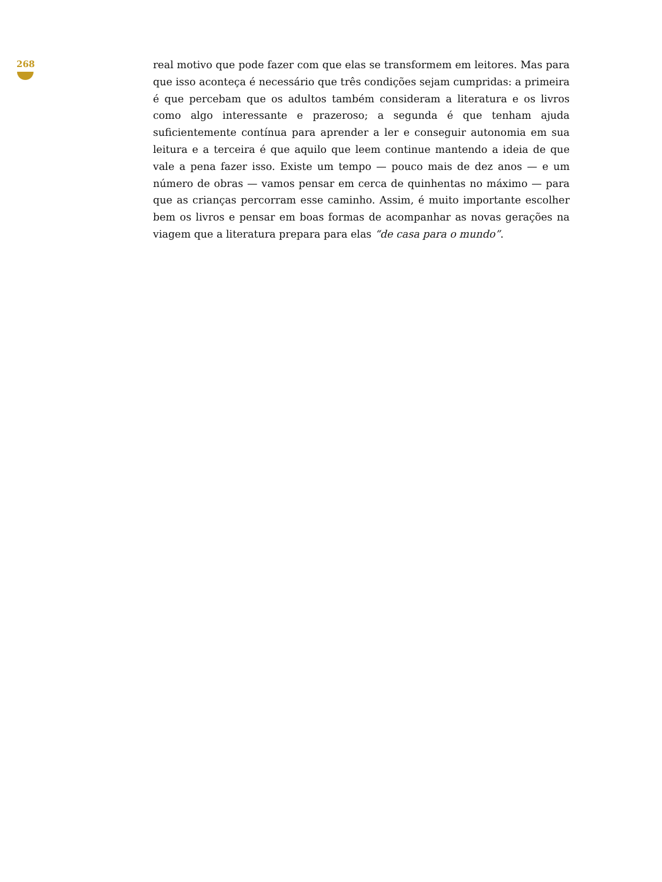268
real motivo que pode fazer com que elas se transformem em leitores. Mas para que isso aconteça é necessário que três condições sejam cumpridas: a primeira é que percebam que os adultos também consideram a literatura e os livros como algo interessante e prazeroso; a segunda é que tenham ajuda suficientemente contínua para aprender a ler e conseguir autonomia em sua leitura e a terceira é que aquilo que leem continue mantendo a ideia de que vale a pena fazer isso. Existe um tempo — pouco mais de dez anos — e um número de obras — vamos pensar em cerca de quinhentas no máximo — para que as crianças percorram esse caminho. Assim, é muito importante escolher bem os livros e pensar em boas formas de acompanhar as novas gerações na viagem que a literatura prepara para elas “de casa para o mundo”.